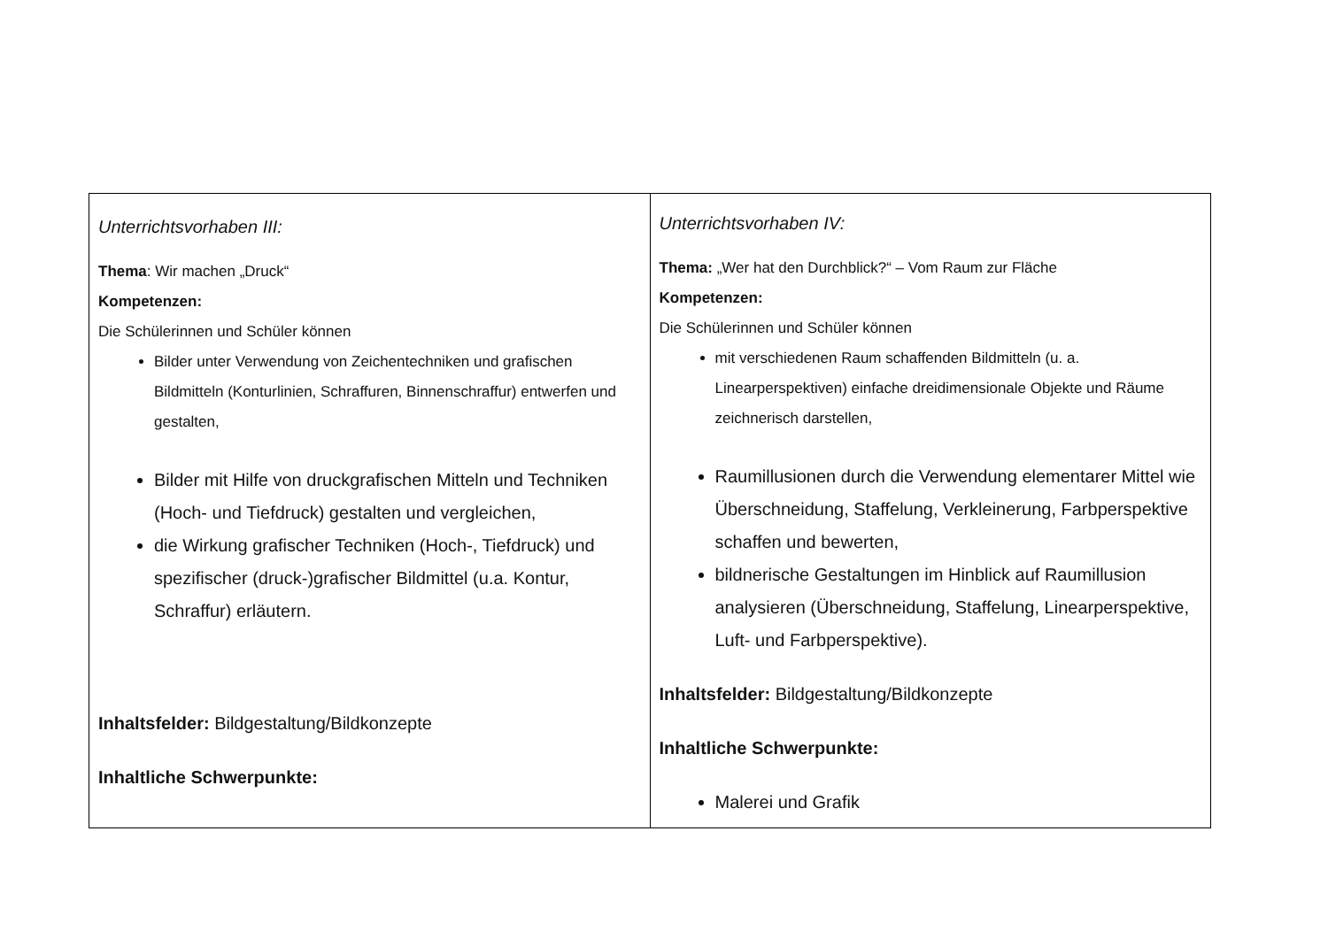| Unterrichtsvorhaben III: Thema : Wir machen „Druck“ Kompetenzen: Die Schülerinnen und Schüler können Bilder unter Verwendung von Zeichentechniken und grafischen Bildmitteln (Konturlinien, Schraffuren, Binnenschraffur) entwerfen und gestalten, Bilder mit Hilfe von druckgrafischen Mitteln und Techniken (Hoch- und Tiefdruck) gestalten und vergleichen, die Wirkung grafischer Techniken (Hoch-, Tiefdruck) und spezifischer (druck-)grafischer Bildmittel (u.a. Kontur, Schraffur) erläutern. Inhaltsfelder: Bildgestaltung/Bildkonzepte Inhaltliche Schwerpunkte: | U nterrichtsvorhaben IV: Thema: „Wer hat den Durchblick?“ – Vom Raum zur Fläche Kompetenzen: Die Schülerinnen und Schüler können mit verschiedenen Raum schaffenden Bildmitteln (u. a. Linearperspektiven) einfache dreidimensionale Objekte und Räume zeichnerisch darstellen, Raumillusionen durch die Verwendung elementarer Mittel wie Überschneidung, Staffelung, Verkleinerung, Farbperspektive schaffen und bewerten, bildnerische Gestaltungen im Hinblick auf Raumillusion analysieren (Überschneidung, Staffelung, Linearperspektive, Luft- und Farbperspektive). Inhaltsfelder: Bildgestaltung/Bildkonzepte Inhaltliche Schwerpunkte: Malerei und Grafik |